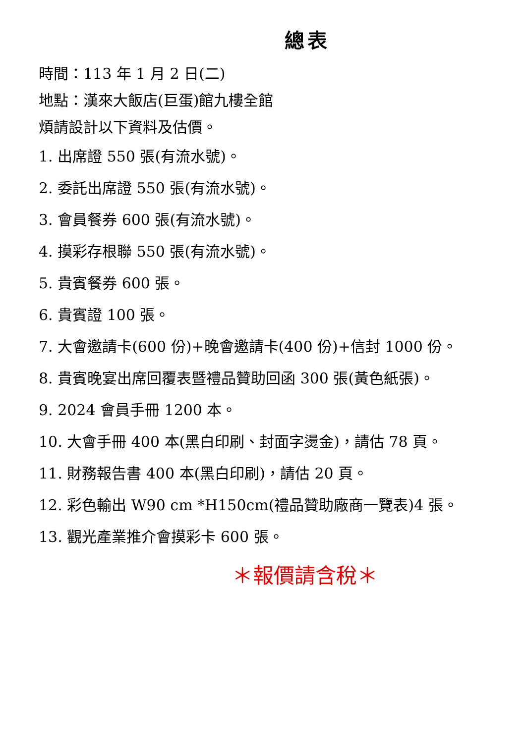總表
時間：113 年 1 月 2 日(二)
地點：漢來大飯店(巨蛋)館九樓全館
煩請設計以下資料及估價。
1. 出席證 550 張(有流水號)。
2. 委託出席證 550 張(有流水號)。
3. 會員餐券 600 張(有流水號)。
4. 摸彩存根聯 550 張(有流水號)。
5. 貴賓餐券 600 張。
6. 貴賓證 100 張。
7. 大會邀請卡(600 份)+晚會邀請卡(400 份)+信封 1000 份。
8. 貴賓晚宴出席回覆表暨禮品贊助回函 300 張(黃色紙張)。
9. 2024 會員手冊 1200 本。
10. 大會手冊 400 本(黑白印刷、封面字燙金)，請估 78 頁。
11. 財務報告書 400 本(黑白印刷)，請估 20 頁。
12. 彩色輸出 W90 cm *H150cm(禮品贊助廠商一覽表)4 張。
13. 觀光產業推介會摸彩卡 600 張。
＊報價請含稅＊